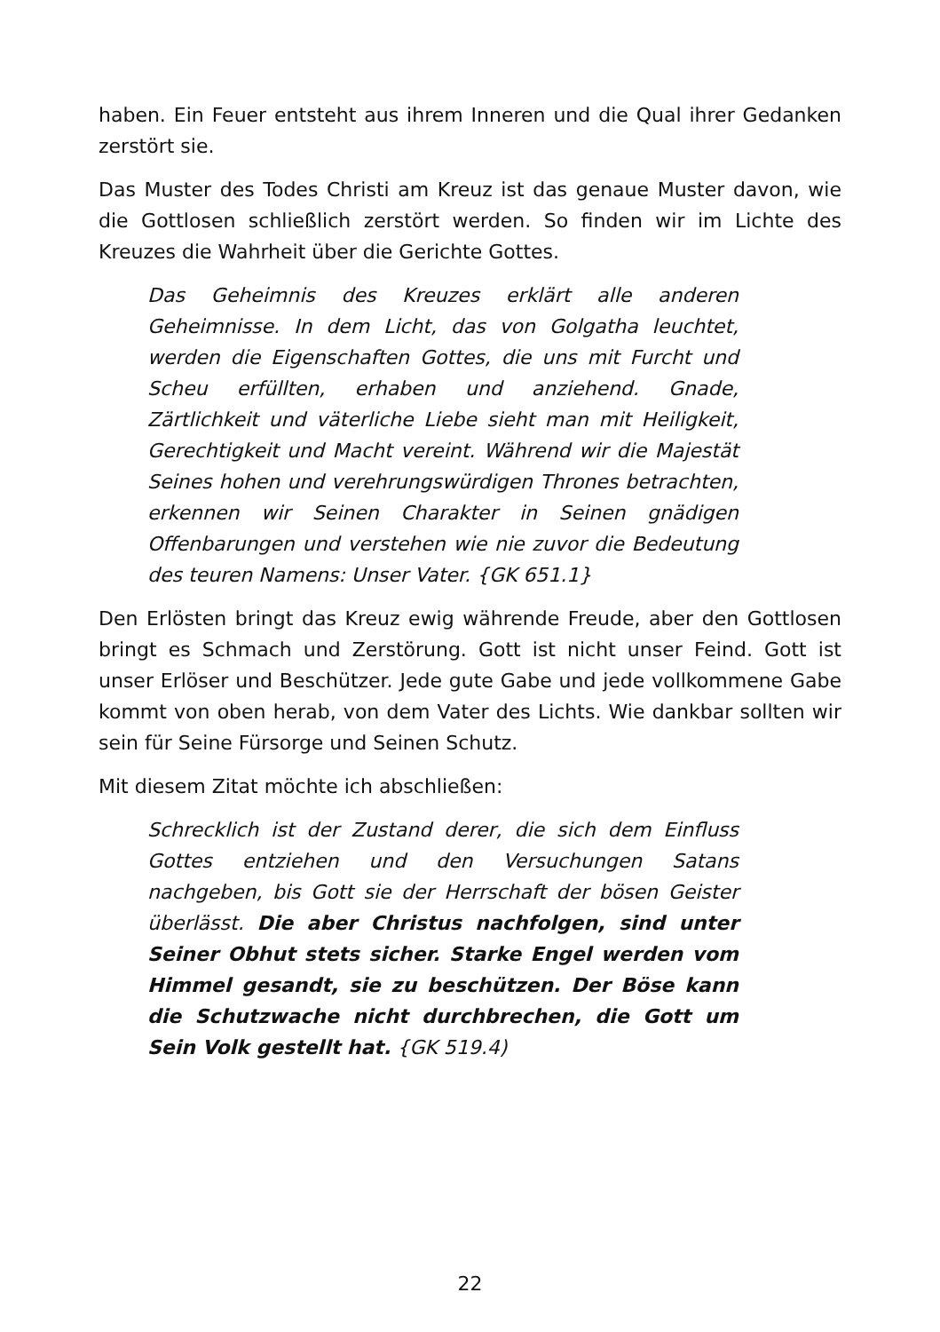haben. Ein Feuer entsteht aus ihrem Inneren und die Qual ihrer Gedanken zerstört sie.
Das Muster des Todes Christi am Kreuz ist das genaue Muster davon, wie die Gottlosen schließlich zerstört werden. So finden wir im Lichte des Kreuzes die Wahrheit über die Gerichte Gottes.
Das Geheimnis des Kreuzes erklärt alle anderen Geheimnisse. In dem Licht, das von Golgatha leuchtet, werden die Eigenschaften Gottes, die uns mit Furcht und Scheu erfüllten, erhaben und anziehend. Gnade, Zärtlichkeit und väterliche Liebe sieht man mit Heiligkeit, Gerechtigkeit und Macht vereint. Während wir die Majestät Seines hohen und verehrungswürdigen Thrones betrachten, erkennen wir Seinen Charakter in Seinen gnädigen Offenbarungen und verstehen wie nie zuvor die Bedeutung des teuren Namens: Unser Vater. {GK 651.1}
Den Erlösten bringt das Kreuz ewig währende Freude, aber den Gottlosen bringt es Schmach und Zerstörung. Gott ist nicht unser Feind. Gott ist unser Erlöser und Beschützer. Jede gute Gabe und jede vollkommene Gabe kommt von oben herab, von dem Vater des Lichts. Wie dankbar sollten wir sein für Seine Fürsorge und Seinen Schutz.
Mit diesem Zitat möchte ich abschließen:
Schrecklich ist der Zustand derer, die sich dem Einfluss Gottes entziehen und den Versuchungen Satans nachgeben, bis Gott sie der Herrschaft der bösen Geister überlässt. Die aber Christus nachfolgen, sind unter Seiner Obhut stets sicher. Starke Engel werden vom Himmel gesandt, sie zu beschützen. Der Böse kann die Schutzwache nicht durchbrechen, die Gott um Sein Volk gestellt hat. {GK 519.4)
22